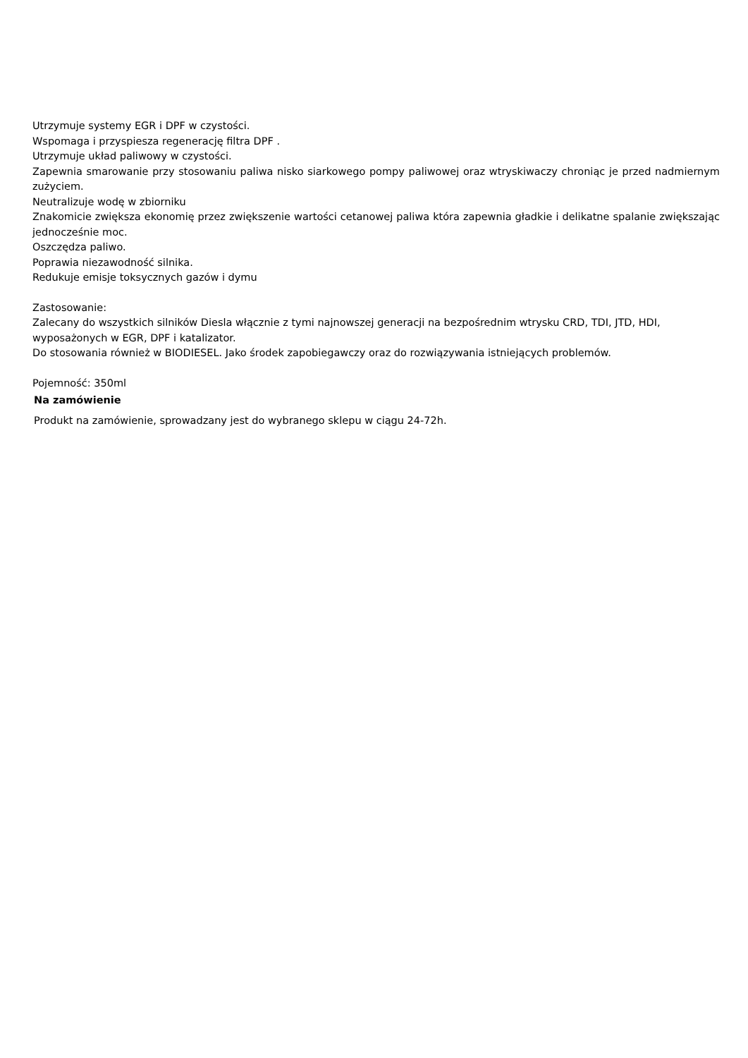Utrzymuje systemy EGR i DPF w czystości.
Wspomaga i przyspiesza regenerację filtra DPF .
Utrzymuje układ paliwowy w czystości.
Zapewnia smarowanie przy stosowaniu paliwa nisko siarkowego pompy paliwowej oraz wtryskiwaczy chroniąc je przed nadmiernym zużyciem.
Neutralizuje wodę w zbiorniku
Znakomicie zwiększa ekonomię przez zwiększenie wartości cetanowej paliwa która zapewnia gładkie i delikatne spalanie zwiększając jednocześnie moc.
Oszczędza paliwo.
Poprawia niezawodność silnika.
Redukuje emisje toksycznych gazów i dymu
Zastosowanie:
Zalecany do wszystkich silników Diesla włącznie z tymi najnowszej generacji na bezpośrednim wtrysku CRD, TDI, JTD, HDI, wyposażonych w EGR, DPF i katalizator.
Do stosowania również w BIODIESEL. Jako środek zapobiegawczy oraz do rozwiązywania istniejących problemów.
Pojemność: 350ml
Na zamówienie
Produkt na zamówienie, sprowadzany jest do wybranego sklepu w ciągu 24-72h.